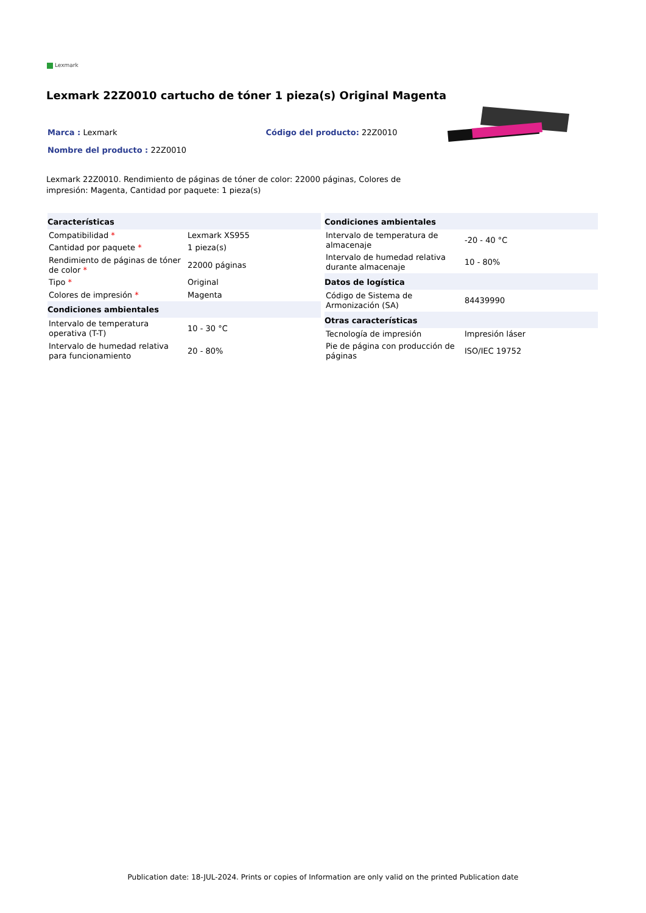Lexmark
Lexmark 22Z0010 cartucho de tóner 1 pieza(s) Original Magenta
Marca : Lexmark Código del producto: 22Z0010
Nombre del producto : 22Z0010
Lexmark 22Z0010. Rendimiento de páginas de tóner de color: 22000 páginas, Colores de impresión: Magenta, Cantidad por paquete: 1 pieza(s)
| Características | |
| --- | --- |
| Compatibilidad * | Lexmark XS955 |
| Cantidad por paquete * | 1 pieza(s) |
| Rendimiento de páginas de tóner de color * | 22000 páginas |
| Tipo * | Original |
| Colores de impresión * | Magenta |
| Condiciones ambientales | |
| Intervalo de temperatura operativa (T-T) | 10 - 30 °C |
| Intervalo de humedad relativa para funcionamiento | 20 - 80% |
| Condiciones ambientales | |
| --- | --- |
| Intervalo de temperatura de almacenaje | -20 - 40 °C |
| Intervalo de humedad relativa durante almacenaje | 10 - 80% |
| Datos de logística | |
| Código de Sistema de Armonización (SA) | 84439990 |
| Otras características | |
| Tecnología de impresión | Impresión láser |
| Pie de página con producción de páginas | ISO/IEC 19752 |
Publication date: 18-JUL-2024. Prints or copies of Information are only valid on the printed Publication date